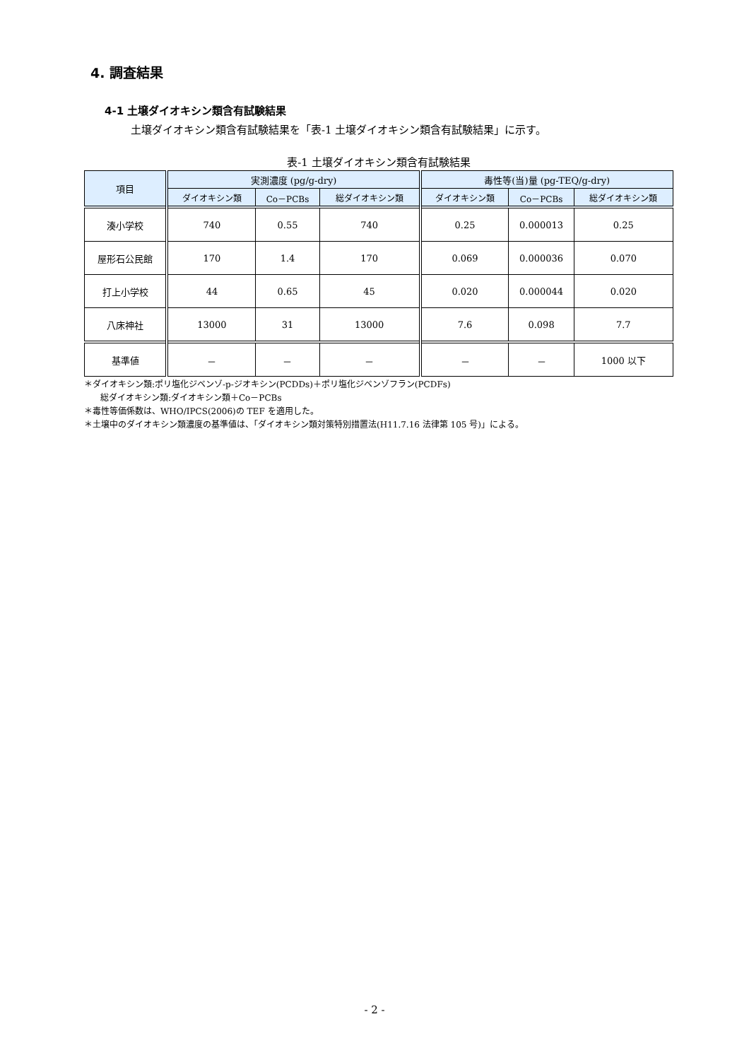4. 調査結果
4-1 土壌ダイオキシン類含有試験結果
土壌ダイオキシン類含有試験結果を「表-1 土壌ダイオキシン類含有試験結果」に示す。
表-1 土壌ダイオキシン類含有試験結果
| 項目 | 実測濃度 (pg/g-dry) | | | 毒性等(当)量 (pg-TEQ/g-dry) | | |
| --- | --- | --- | --- | --- | --- | --- |
| | ダイオキシン類 | Co－PCBs | 総ダイオキシン類 | ダイオキシン類 | Co－PCBs | 総ダイオキシン類 |
| 湊小学校 | 740 | 0.55 | 740 | 0.25 | 0.000013 | 0.25 |
| 屋形石公民館 | 170 | 1.4 | 170 | 0.069 | 0.000036 | 0.070 |
| 打上小学校 | 44 | 0.65 | 45 | 0.020 | 0.000044 | 0.020 |
| 八床神社 | 13000 | 31 | 13000 | 7.6 | 0.098 | 7.7 |
| 基準値 | － | － | － | － | － | 1000 以下 |
＊ダイオキシン類:ポリ塩化ジベンゾ-p-ジオキシン(PCDDs)＋ポリ塩化ジベンゾフラン(PCDFs)
総ダイオキシン類:ダイオキシン類＋Co－PCBs
＊毒性等価係数は、WHO/IPCS(2006)の TEF を適用した。
＊土壌中のダイオキシン類濃度の基準値は、「ダイオキシン類対策特別措置法(H11.7.16 法律第 105 号)」による。
- 2 -